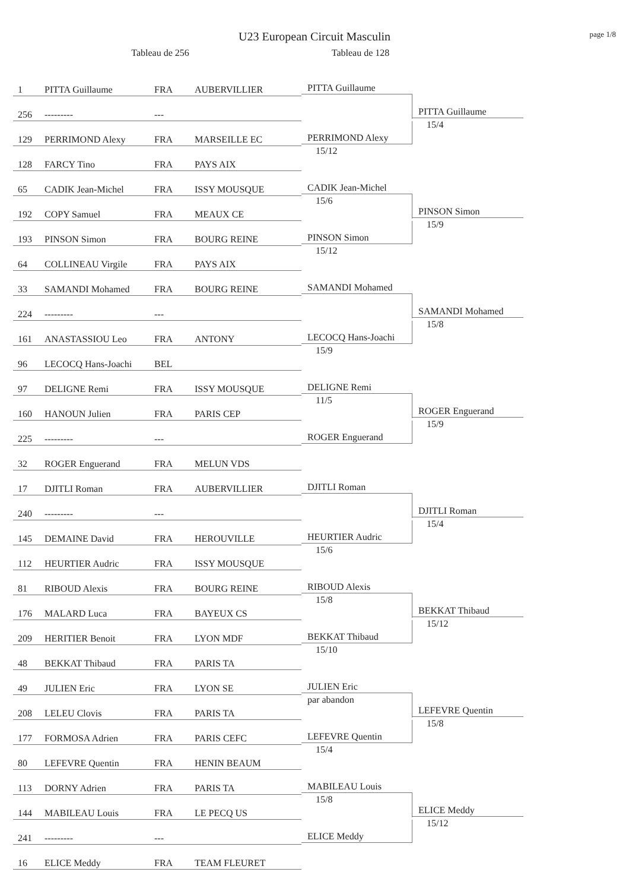U23 European Circuit Masculin
page 1/8
Tableau de 256 Tableau de 128
| 1 | PITTA Guillaume | FRA | AUBERVILLIER | PITTA Guillaume | PITTA Guillaume 15/4 |
| 256 | --------- | --- | | | |
| 129 | PERRIMOND Alexy | FRA | MARSEILLE EC | PERRIMOND Alexy 15/12 | |
| 128 | FARCY Tino | FRA | PAYS AIX | | |
| 65 | CADIK Jean-Michel | FRA | ISSY MOUSQUE | CADIK Jean-Michel 15/6 | PINSON Simon 15/9 |
| 192 | COPY Samuel | FRA | MEAUX CE | | |
| 193 | PINSON Simon | FRA | BOURG REINE | PINSON Simon 15/12 | |
| 64 | COLLINEAU Virgile | FRA | PAYS AIX | | |
| 33 | SAMANDI Mohamed | FRA | BOURG REINE | SAMANDI Mohamed | SAMANDI Mohamed 15/8 |
| 224 | --------- | --- | | | |
| 161 | ANASTASSIOU Leo | FRA | ANTONY | LECOCQ Hans-Joachi 15/9 | |
| 96 | LECOCQ Hans-Joachi | BEL | | | |
| 97 | DELIGNE Remi | FRA | ISSY MOUSQUE | DELIGNE Remi 11/5 | ROGER Enguerand 15/9 |
| 160 | HANOUN Julien | FRA | PARIS CEP | | |
| 225 | --------- | --- | | ROGER Enguerand | |
| 32 | ROGER Enguerand | FRA | MELUN VDS | | |
| 17 | DJITLI Roman | FRA | AUBERVILLIER | DJITLI Roman | DJITLI Roman 15/4 |
| 240 | --------- | --- | | | |
| 145 | DEMAINE David | FRA | HEROUVILLE | HEURTIER Audric 15/6 | |
| 112 | HEURTIER Audric | FRA | ISSY MOUSQUE | | |
| 81 | RIBOUD Alexis | FRA | BOURG REINE | RIBOUD Alexis 15/8 | BEKKAT Thibaud 15/12 |
| 176 | MALARD Luca | FRA | BAYEUX CS | | |
| 209 | HERITIER Benoit | FRA | LYON MDF | BEKKAT Thibaud 15/10 | |
| 48 | BEKKAT Thibaud | FRA | PARIS TA | | |
| 49 | JULIEN Eric | FRA | LYON SE | JULIEN Eric par abandon | LEFEVRE Quentin 15/8 |
| 208 | LELEU Clovis | FRA | PARIS TA | | |
| 177 | FORMOSA Adrien | FRA | PARIS CEFC | LEFEVRE Quentin 15/4 | |
| 80 | LEFEVRE Quentin | FRA | HENIN BEAUM | | |
| 113 | DORNY Adrien | FRA | PARIS TA | MABILEAU Louis 15/8 | ELICE Meddy 15/12 |
| 144 | MABILEAU Louis | FRA | LE PECQ US | | |
| 241 | --------- | --- | | ELICE Meddy | |
| 16 | ELICE Meddy | FRA | TEAM FLEURET | | |